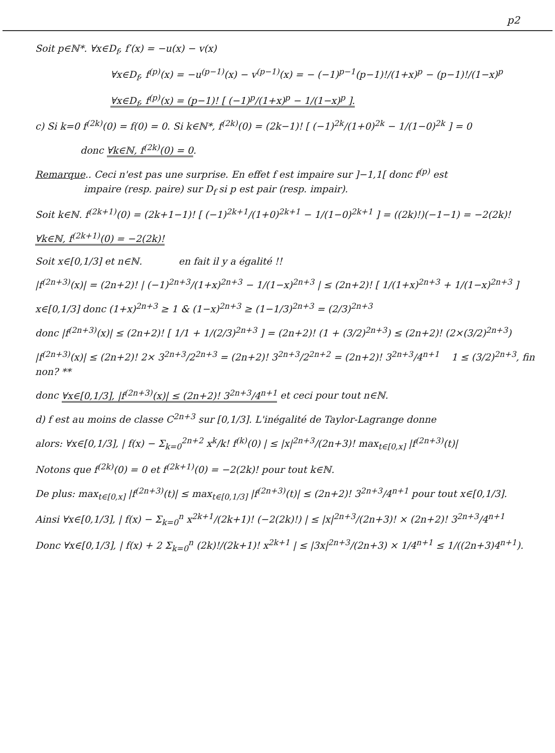p2
Soit p∈ℕ*. ∀x∈D<sub>f</sub>, f′(x) = −u(x) − v(x)
∀x∈D<sub>f</sub>, f<sup>(p)</sup>(x) = −u<sup>(p−1)</sup>(x) − v<sup>(p−1)</sup>(x) = − (−1)<sup>p−1</sup>(p−1)!/(1+x)<sup>p</sup> − (p−1)!/(1−x)<sup>p</sup>
∀x∈D<sub>f</sub>, f<sup>(p)</sup>(x) = (p−1)! [ (−1)<sup>p</sup>/(1+x)<sup>p</sup> − 1/(1−x)<sup>p</sup> ].
c) Si k=0 f<sup>(2k)</sup>(0) = f(0) = 0. Si k∈ℕ*, f<sup>(2k)</sup>(0) = (2k−1)! [ (−1)<sup>2k</sup>/(1+0)<sup>2k</sup> − 1/(1−0)<sup>2k</sup> ] = 0
donc ∀k∈ℕ, f<sup>(2k)</sup>(0) = 0.
Remarque.. Ceci n'est pas une surprise. En effet f est impaire sur ]−1,1[ donc f<sup>(p)</sup> est
impaire (resp. paire) sur D<sub>f</sub> si p est pair (resp. impair).
Soit k∈ℕ. f<sup>(2k+1)</sup>(0) = (2k+1−1)! [ (−1)<sup>2k+1</sup>/(1+0)<sup>2k+1</sup> − 1/(1−0)<sup>2k+1</sup> ] = ((2k)!)(−1−1) = −2(2k)!
∀k∈ℕ, f<sup>(2k+1)</sup>(0) = −2(2k)!
Soit x∈[0,1/3] et n∈ℕ. en fait il y a égalité !!
|f<sup>(2n+3)</sup>(x)| = (2n+2)! | (−1)<sup>2n+3</sup>/(1+x)<sup>2n+3</sup> − 1/(1−x)<sup>2n+3</sup> | ≤ (2n+2)! [ 1/(1+x)<sup>2n+3</sup> + 1/(1−x)<sup>2n+3</sup> ]
x∈[0,1/3] donc (1+x)<sup>2n+3</sup> ≥ 1 & (1−x)<sup>2n+3</sup> ≥ (1−1/3)<sup>2n+3</sup> = (2/3)<sup>2n+3</sup>
donc |f<sup>(2n+3)</sup>(x)| ≤ (2n+2)! [ 1/1 + 1/(2/3)<sup>2n+3</sup> ] = (2n+2)! (1 + (3/2)<sup>2n+3</sup>) ≤ (2n+2)! (2×(3/2)<sup>2n+3</sup>)
|f<sup>(2n+3)</sup>(x)| ≤ (2n+2)! 2× 3<sup>2n+3</sup>/2<sup>2n+3</sup> = (2n+2)! 3<sup>2n+3</sup>/2<sup>2n+2</sup> = (2n+2)! 3<sup>2n+3</sup>/4<sup>n+1</sup> 1 ≤ (3/2)<sup>2n+3</sup>, fin non? **
donc ∀x∈[0,1/3], |f<sup>(2n+3)</sup>(x)| ≤ (2n+2)! 3<sup>2n+3</sup>/4<sup>n+1</sup> et ceci pour tout n∈ℕ.
d) f est au moins de classe C<sup>2n+3</sup> sur [0,1/3]. L'inégalité de Taylor-Lagrange donne
alors: ∀x∈[0,1/3], | f(x) − Σ<sub>k=0</sub><sup>2n+2</sup> x<sup>k</sup>/k! f<sup>(k)</sup>(0) | ≤ |x|<sup>2n+3</sup>/(2n+3)! max<sub>t∈[0,x]</sub> |f<sup>(2n+3)</sup>(t)|
Notons que f<sup>(2k)</sup>(0) = 0 et f<sup>(2k+1)</sup>(0) = −2(2k)! pour tout k∈ℕ.
De plus: max<sub>t∈[0,x]</sub> |f<sup>(2n+3)</sup>(t)| ≤ max<sub>t∈[0,1/3]</sub> |f<sup>(2n+3)</sup>(t)| ≤ (2n+2)! 3<sup>2n+3</sup>/4<sup>n+1</sup> pour tout x∈[0,1/3].
Ainsi ∀x∈[0,1/3], | f(x) − Σ<sub>k=0</sub><sup>n</sup> x<sup>2k+1</sup>/(2k+1)! (−2(2k)!) | ≤ |x|<sup>2n+3</sup>/(2n+3)! × (2n+2)! 3<sup>2n+3</sup>/4<sup>n+1</sup>
Donc ∀x∈[0,1/3], | f(x) + 2 Σ<sub>k=0</sub><sup>n</sup> (2k)!/(2k+1)! x<sup>2k+1</sup> | ≤ |3x|<sup>2n+3</sup>/(2n+3) × 1/4<sup>n+1</sup> ≤ 1/((2n+3)4<sup>n+1</sup>).